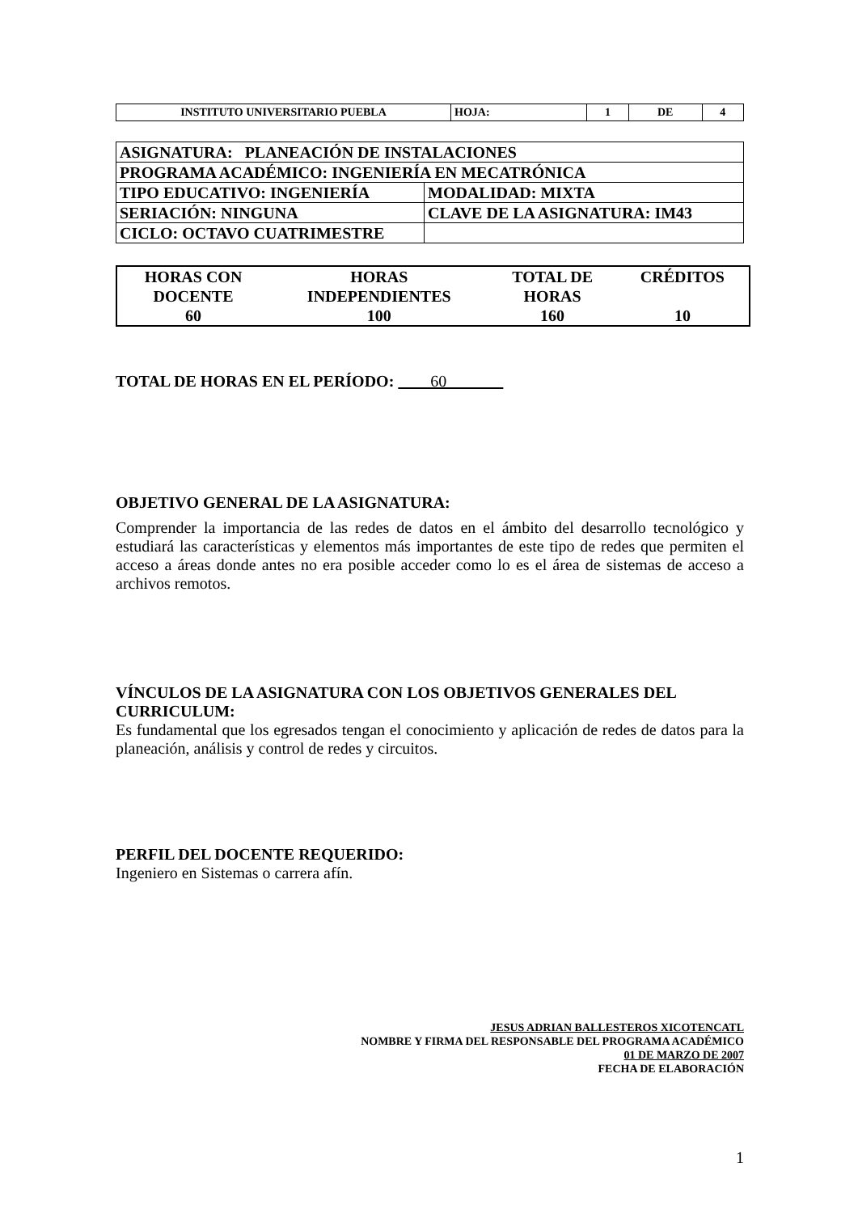| INSTITUTO UNIVERSITARIO PUEBLA | HOJA: | 1 | DE | 4 |
| ASIGNATURA: PLANEACIÓN DE INSTALACIONES | |
| PROGRAMA ACADÉMICO: INGENIERÍA EN MECATRÓNICA | |
| TIPO EDUCATIVO: INGENIERÍA | MODALIDAD: MIXTA |
| SERIACIÓN: NINGUNA | CLAVE DE LA ASIGNATURA: IM43 |
| CICLO: OCTAVO CUATRIMESTRE | |
| HORAS CON DOCENTE | HORAS INDEPENDIENTES | TOTAL DE HORAS | CRÉDITOS |
| 60 | 100 | 160 | 10 |
TOTAL DE HORAS EN EL PERÍODO: 60
OBJETIVO GENERAL DE LA ASIGNATURA:
Comprender la importancia de las redes de datos en el ámbito del desarrollo tecnológico y estudiará las características y elementos más importantes de este tipo de redes que permiten el acceso a áreas donde antes no era posible acceder como lo es el área de sistemas de acceso a archivos remotos.
VÍNCULOS DE LA ASIGNATURA CON LOS OBJETIVOS GENERALES DEL CURRICULUM:
Es fundamental que los egresados tengan el conocimiento y aplicación de redes de datos para la planeación, análisis y control de redes y circuitos.
PERFIL DEL DOCENTE REQUERIDO:
Ingeniero en Sistemas o carrera afín.
JESUS ADRIAN BALLESTEROS XICOTENCATL
NOMBRE Y FIRMA DEL RESPONSABLE DEL PROGRAMA ACADÉMICO
01 DE MARZO DE 2007
FECHA DE ELABORACIÓN
1